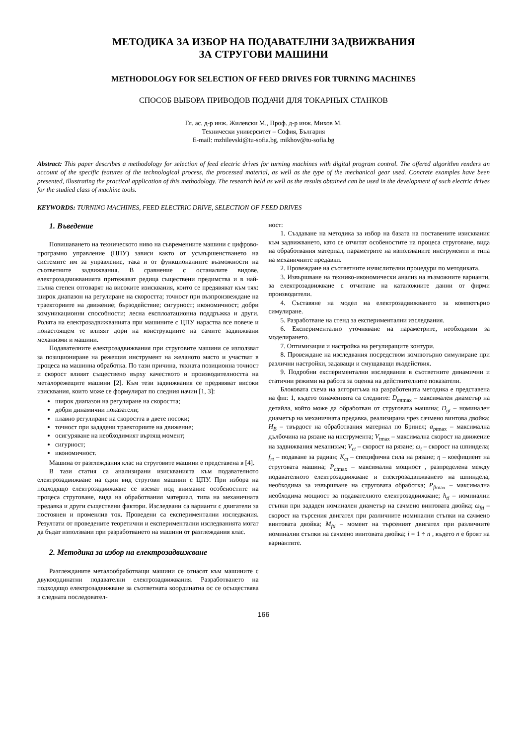МЕТОДИКА ЗА ИЗБОР НА ПОДАВАТЕЛНИ ЗАДВИЖВАНИЯ
ЗА СТРУГОВИ МАШИНИ
METHODOLOGY FOR SELECTION OF FEED DRIVES FOR TURNING MACHINES
СПОСОБ ВЫБОРА ПРИВОДОВ ПОДАЧИ ДЛЯ ТОКАРНЫХ СТАНКОВ
Гл. ас. д-р инж. Жилевски М., Проф. д-р инж. Михов М.
Технически университет – София, България
E-mail: mzhilevski@tu-sofia.bg, mikhov@tu-sofia.bg
Abstract: This paper describes a methodology for selection of feed electric drives for turning machines with digital program control. The offered algorithm renders an account of the specific features of the technological process, the processed material, as well as the type of the mechanical gear used. Concrete examples have been presented, illustrating the practical application of this methodology. The research held as well as the results obtained can be used in the development of such electric drives for the studied class of machine tools.
KEYWORDS: TURNING MACHINES, FEED ELECTRIC DRIVE, SELECTION OF FEED DRIVES
1. Въведение
Повишаването на техническото ниво на съвременните машини с цифрово-програмно управление (ЦПУ) зависи както от усъвършенстването на системите им за управление, така и от функционалните възможности на съответните задвижвания. В сравнение с останалите видове, електрозадвижванията притежават редица съществени предимства и в най-пълна степен отговарят на високите изисквания, които се предявяват към тях: широк диапазон на регулиране на скоростта; точност при възпроизвеждане на траекториите на движение; бързодействие; сигурност; икономичност; добри комуникационни способности; лесна експлоатационна поддръжка и други. Ролята на електрозадвижванията при машините с ЦПУ нараства все повече и понастоящем те влияят дори на конструкциите на самите задвижвани механизми и машини.
Подавателните електрозадвижвания при струговите машини се използват за позициониране на режещия инструмент на желаното място и участват в процеса на машинна обработка. По тази причина, тяхната позиционна точност и скорост влияят съществено върху качеството и производителността на металорежещите машини [2]. Към тези задвижвания се предявяват високи изисквания, които може се формулират по следния начин [1, 3]:
широк диапазон на регулиране на скоростта;
добри динамични показатели;
плавно регулиране на скоростта в двете посоки;
точност при зададени траекториите на движение;
осигуряване на необходимият въртящ момент;
сигурност;
икономичност.
Машина от разглеждания клас на струговите машини е представена в [4].
В тази статия са анализирани изискванията към подавателното електрозадвижване на един вид стругови машини с ЦПУ. При избора на подходящо електрозадвижване се вземат под внимание особеностите на процеса струговане, вида на обработвания материал, типа на механичната предавка и други съществени фактори. Изследвани са варианти с двигатели за постоянен и променлив ток. Проведени са експериментални изследвания. Резултати от проведените теоретични и експериментални изследванията могат да бъдат използвани при разработването на машини от разглеждания клас.
2. Методика за избор на електрозадвижване
Разглежданите металообработващи машини се отнасят към машините с двукоординатни подавателни електрозадвижвания. Разработването на подходящо електрозадвижване за съответната координатна ос се осъществява в следната последовател-
ност:
1. Създаване на методика за избор на базата на поставените изисквания към задвижването, като се отчитат особеностите на процеса струговане, вида на обработвания материал, параметрите на използваните инструменти и типа на механичните предавки.
2. Провеждане на съответните изчислителни процедури по методиката.
3. Извършване на технико-икономически анализ на възможните варианти, за електрозадвижване с отчитане на каталожните данни от фирми производители.
4. Съставяне на модел на електрозадвижването за компютърно симулиране.
5. Разработване на стенд за експериментални изследвания.
6. Експериментално уточняване на параметрите, необходими за моделирането.
7. Оптимизация и настройка на регулиращите контури.
8. Провеждане на изследвания посредством компютърно симулиране при различни настройки, задаващи и смущаващи въздействия.
9. Подробни експериментални изследвания в съответните динамични и статични режими на работа за оценка на действителните показатели.
Блоковата схема на алгоритъма на разработената методика е представена на фиг. 1, където означенията са следните: D<sub>mt</sub><sub>max</sub> – максимален диаметър на детайла, който може да обработван от струговата машина; D<sub>gt</sub> – номинален диаметър на механичната предавка, реализирана чрез сачмено винтова двойка; H<sub>B</sub> – твърдост на обработвания материал по Бринел; a<sub>pt</sub><sub>max</sub> – максимална дълбочина на рязане на инструмента; V<sub>t</sub><sub>max</sub> – максимална скорост на движение на задвижвания механизъм; V<sub>ct</sub> – скорост на рязане; ω<sub>t</sub> – скорост на шпиндела; f<sub>rt</sub> – подаване за радиан; K<sub>ct</sub> – специфична сила на рязане; η – коефициент на струговата машина; P<sub>ct</sub><sub>max</sub> – максимална мощност , разпределена между подавателното електрозадвижване и електрозадвижването на шпиндела, необходима за извършване на струговата обработка; P<sub>ft</sub><sub>max</sub> – максимална необходима мощност за подавателното електрозадвижване; h<sub>ti</sub> – номинални стъпки при зададен номинален диаметър на сачмено винтовата двойка; ω<sub>fti</sub> – скорост на търсения двигател при различните номинални стъпки на сачмено винтовата двойка; M<sub>fti</sub> – момент на търсеният двигател при различните номинални стъпки на сачмено винтовата двойка; i = 1 ÷ n , където n е броят на вариантите.
166